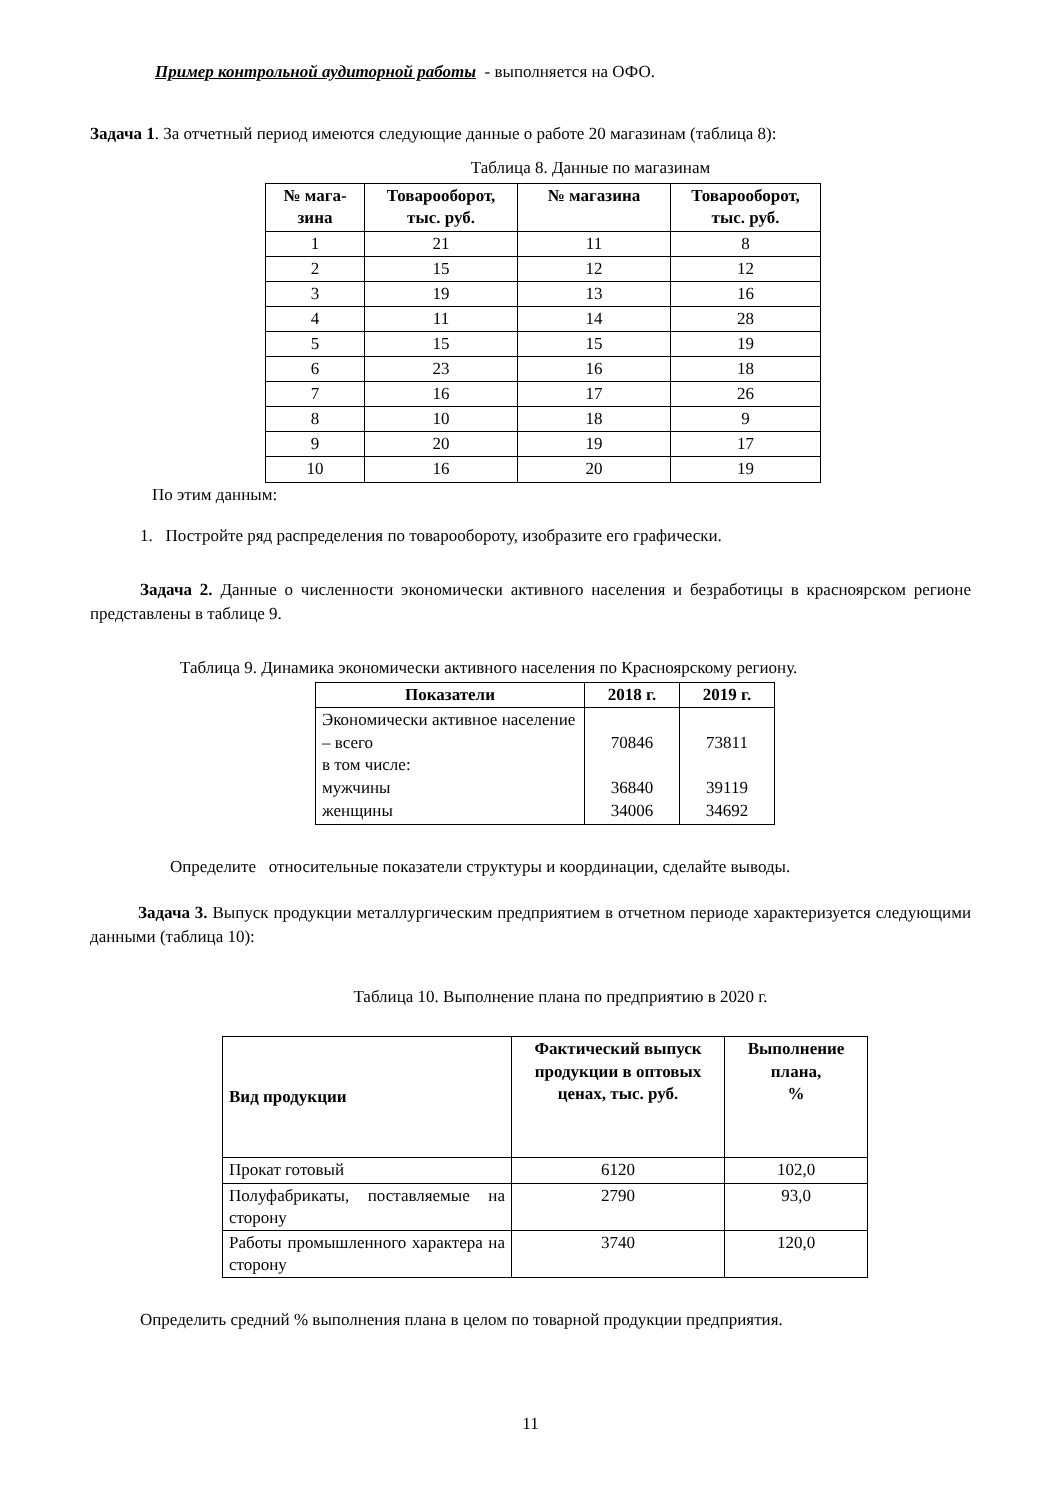Пример контрольной аудиторной работы - выполняется на ОФО.
Задача 1. За отчетный период имеются следующие данные о работе 20 магазинам (таблица 8):
Таблица 8. Данные по магазинам
| № мага- зина | Товарооборот, тыс. руб. | № магазина | Товарооборот, тыс. руб. |
| --- | --- | --- | --- |
| 1 | 21 | 11 | 8 |
| 2 | 15 | 12 | 12 |
| 3 | 19 | 13 | 16 |
| 4 | 11 | 14 | 28 |
| 5 | 15 | 15 | 19 |
| 6 | 23 | 16 | 18 |
| 7 | 16 | 17 | 26 |
| 8 | 10 | 18 | 9 |
| 9 | 20 | 19 | 17 |
| 10 | 16 | 20 | 19 |
По этим данным:
1. Постройте ряд распределения по товарообороту, изобразите его графически.
Задача 2. Данные о численности экономически активного населения и безработицы в красноярском регионе представлены в таблице 9.
Таблица 9. Динамика экономически активного населения по Красноярскому региону.
| Показатели | 2018 г. | 2019 г. |
| --- | --- | --- |
| Экономически активное население – всего в том числе: мужчины женщины | 70846 36840 34006 | 73811 39119 34692 |
Определите относительные показатели структуры и координации, сделайте выводы.
Задача 3. Выпуск продукции металлургическим предприятием в отчетном периоде характеризуется следующими данными (таблица 10):
Таблица 10. Выполнение плана по предприятию в 2020 г.
| Вид продукции | Фактический выпуск продукции в оптовых ценах, тыс. руб. | Выполнение плана, % |
| --- | --- | --- |
| Прокат готовый | 6120 | 102,0 |
| Полуфабрикаты, поставляемые на сторону | 2790 | 93,0 |
| Работы промышленного характера на сторону | 3740 | 120,0 |
Определить средний % выполнения плана в целом по товарной продукции предприятия.
11